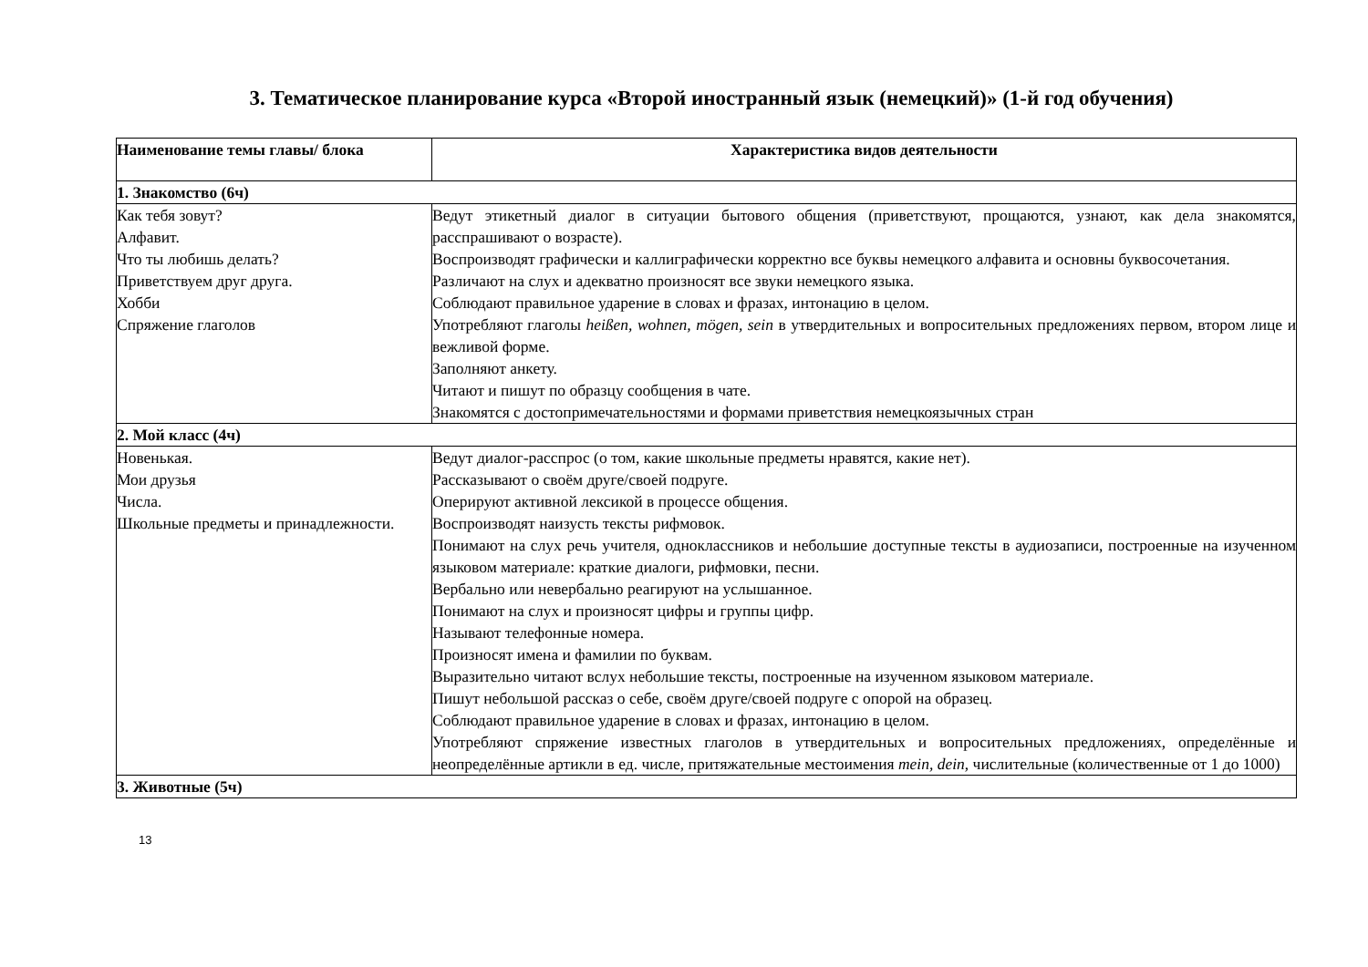3. Тематическое планирование курса «Второй иностранный язык (немецкий)» (1-й год обучения)
| Наименование темы главы/ блока | Характеристика видов деятельности |
| --- | --- |
| 1. Знакомство (6ч) | |
| Как тебя зовут? Алфавит. Что ты любишь делать? Приветствуем друг друга. Хобби Спряжение глаголов | Ведут этикетный диалог в ситуации бытового общения (приветствуют, прощаются, узнают, как дела знакомятся, расспрашивают о возрасте). Воспроизводят графически и каллиграфически корректно все буквы немецкого алфавита и основны буквосочетания. Различают на слух и адекватно произносят все звуки немецкого языка. Соблюдают правильное ударение в словах и фразах, интонацию в целом. Употребляют глаголы heißen, wohnen, mögen, sein в утвердительных и вопросительных предложениях первом, втором лице и вежливой форме. Заполняют анкету. Читают и пишут по образцу сообщения в чате. Знакомятся с достопримечательностями и формами приветствия немецкоязычных стран |
| 2. Мой класс (4ч) | |
| Новенькая. Мои друзья Числа. Школьные предметы и принадлежности. | Ведут диалог-расспрос (о том, какие школьные предметы нравятся, какие нет). Рассказывают о своём друге/своей подруге. Оперируют активной лексикой в процессе общения. Воспроизводят наизусть тексты рифмовок. Понимают на слух речь учителя, одноклассников и небольшие доступные тексты в аудиозаписи, построенные на изученном языковом материале: краткие диалоги, рифмовки, песни. Вербально или невербально реагируют на услышанное. Понимают на слух и произносят цифры и группы цифр. Называют телефонные номера. Произносят имена и фамилии по буквам. Выразительно читают вслух небольшие тексты, построенные на изученном языковом материале. Пишут небольшой рассказ о себе, своём друге/своей подруге с опорой на образец. Соблюдают правильное ударение в словах и фразах, интонацию в целом. Употребляют спряжение известных глаголов в утвердительных и вопросительных предложениях, определённые и неопределённые артикли в ед. числе, притяжательные местоимения mein, dein , числительные (количественные от 1 до 1000) |
| 3. Животные (5ч) | |
13